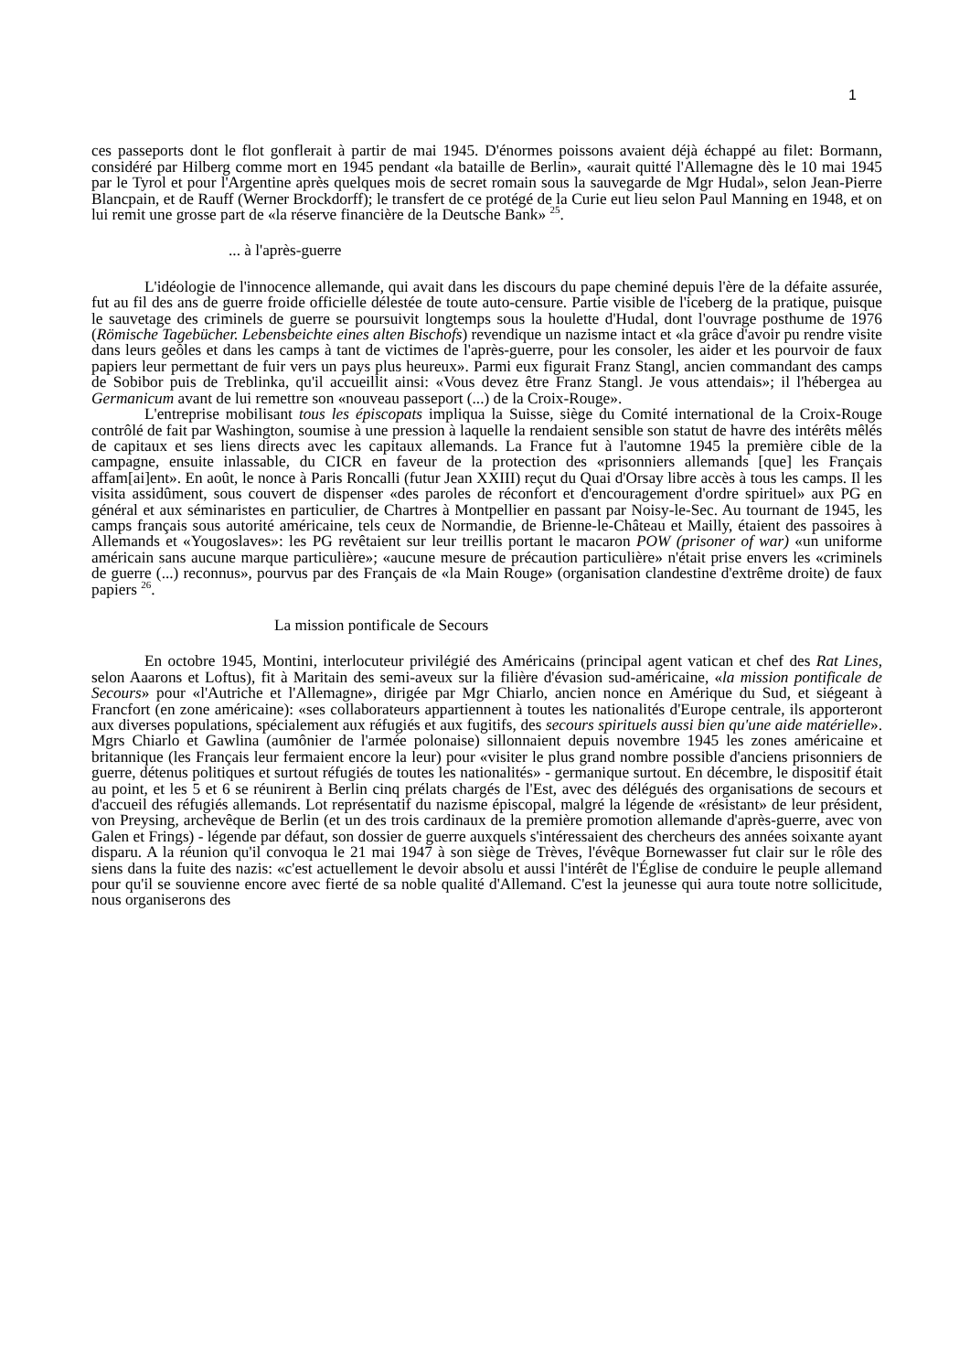1
ces passeports dont le flot gonflerait à partir de mai 1945. D'énormes poissons avaient déjà échappé au filet: Bormann, considéré par Hilberg comme mort en 1945 pendant «la bataille de Berlin», «aurait quitté l'Allemagne dès le 10 mai 1945 par le Tyrol et pour l'Argentine après quelques mois de secret romain sous la sauvegarde de Mgr Hudal», selon Jean-Pierre Blancpain, et de Rauff (Werner Brockdorff); le transfert de ce protégé de la Curie eut lieu selon Paul Manning en 1948, et on lui remit une grosse part de «la réserve financière de la Deutsche Bank» <sup>25</sup>.
... à l'après-guerre
L'idéologie de l'innocence allemande, qui avait dans les discours du pape cheminé depuis l'ère de la défaite assurée, fut au fil des ans de guerre froide officielle délestée de toute auto-censure. Partie visible de l'iceberg de la pratique, puisque le sauvetage des criminels de guerre se poursuivit longtemps sous la houlette d'Hudal, dont l'ouvrage posthume de 1976 (Römische Tagebücher. Lebensbeichte eines alten Bischofs) revendique un nazisme intact et «la grâce d'avoir pu rendre visite dans leurs geôles et dans les camps à tant de victimes de l'après-guerre, pour les consoler, les aider et les pourvoir de faux papiers leur permettant de fuir vers un pays plus heureux». Parmi eux figurait Franz Stangl, ancien commandant des camps de Sobibor puis de Treblinka, qu'il accueillit ainsi: «Vous devez être Franz Stangl. Je vous attendais»; il l'hébergea au Germanicum avant de lui remettre son «nouveau passeport (...) de la Croix-Rouge».
L'entreprise mobilisant tous les épiscopats impliqua la Suisse, siège du Comité international de la Croix-Rouge contrôlé de fait par Washington, soumise à une pression à laquelle la rendaient sensible son statut de havre des intérêts mêlés de capitaux et ses liens directs avec les capitaux allemands. La France fut à l'automne 1945 la première cible de la campagne, ensuite inlassable, du CICR en faveur de la protection des «prisonniers allemands [que] les Français affam[ai]ent». En août, le nonce à Paris Roncalli (futur Jean XXIII) reçut du Quai d'Orsay libre accès à tous les camps. Il les visita assidûment, sous couvert de dispenser «des paroles de réconfort et d'encouragement d'ordre spirituel» aux PG en général et aux séminaristes en particulier, de Chartres à Montpellier en passant par Noisy-le-Sec. Au tournant de 1945, les camps français sous autorité américaine, tels ceux de Normandie, de Brienne-le-Château et Mailly, étaient des passoires à Allemands et «Yougoslaves»: les PG revêtaient sur leur treillis portant le macaron POW (prisoner of war) «un uniforme américain sans aucune marque particulière»; «aucune mesure de précaution particulière» n'était prise envers les «criminels de guerre (...) reconnus», pourvus par des Français de «la Main Rouge» (organisation clandestine d'extrême droite) de faux papiers <sup>26</sup>.
La mission pontificale de Secours
En octobre 1945, Montini, interlocuteur privilégié des Américains (principal agent vatican et chef des Rat Lines, selon Aaarons et Loftus), fit à Maritain des semi-aveux sur la filière d'évasion sud-américaine, «la mission pontificale de Secours» pour «l'Autriche et l'Allemagne», dirigée par Mgr Chiarlo, ancien nonce en Amérique du Sud, et siégeant à Francfort (en zone américaine): «ses collaborateurs appartiennent à toutes les nationalités d'Europe centrale, ils apporteront aux diverses populations, spécialement aux réfugiés et aux fugitifs, des secours spirituels aussi bien qu'une aide matérielle». Mgrs Chiarlo et Gawlina (aumônier de l'armée polonaise) sillonnaient depuis novembre 1945 les zones américaine et britannique (les Français leur fermaient encore la leur) pour «visiter le plus grand nombre possible d'anciens prisonniers de guerre, détenus politiques et surtout réfugiés de toutes les nationalités» - germanique surtout. En décembre, le dispositif était au point, et les 5 et 6 se réunirent à Berlin cinq prélats chargés de l'Est, avec des délégués des organisations de secours et d'accueil des réfugiés allemands. Lot représentatif du nazisme épiscopal, malgré la légende de «résistant» de leur président, von Preysing, archevêque de Berlin (et un des trois cardinaux de la première promotion allemande d'après-guerre, avec von Galen et Frings) - légende par défaut, son dossier de guerre auxquels s'intéressaient des chercheurs des années soixante ayant disparu. A la réunion qu'il convoqua le 21 mai 1947 à son siège de Trèves, l'évêque Bornewasser fut clair sur le rôle des siens dans la fuite des nazis: «c'est actuellement le devoir absolu et aussi l'intérêt de l'Église de conduire le peuple allemand pour qu'il se souvienne encore avec fierté de sa noble qualité d'Allemand. C'est la jeunesse qui aura toute notre sollicitude, nous organiserons des